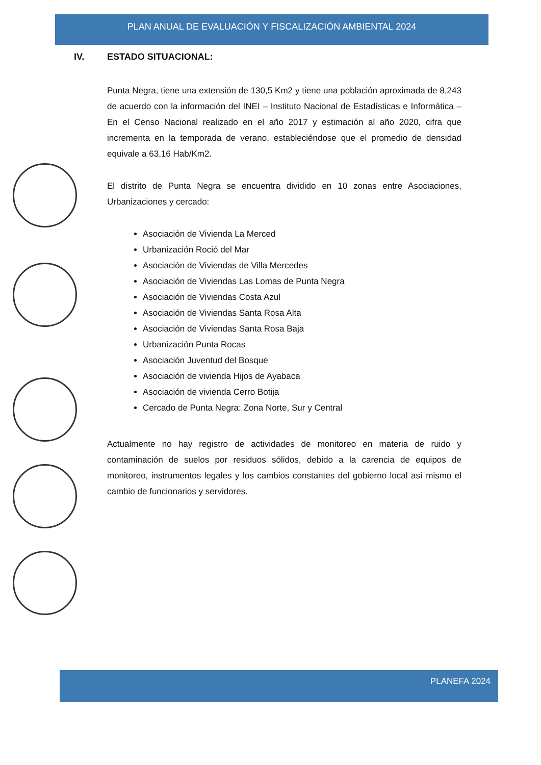PLAN ANUAL DE EVALUACIÓN Y FISCALIZACIÓN AMBIENTAL 2024
IV. ESTADO SITUACIONAL:
Punta Negra, tiene una extensión de 130,5 Km2 y tiene una población aproximada de 8,243 de acuerdo con la información del INEI – Instituto Nacional de Estadísticas e Informática – En el Censo Nacional realizado en el año 2017 y estimación al año 2020, cifra que incrementa en la temporada de verano, estableciéndose que el promedio de densidad equivale a 63,16 Hab/Km2.
El distrito de Punta Negra se encuentra dividido en 10 zonas entre Asociaciones, Urbanizaciones y cercado:
Asociación de Vivienda La Merced
Urbanización Roció del Mar
Asociación de Viviendas de Villa Mercedes
Asociación de Viviendas Las Lomas de Punta Negra
Asociación de Viviendas Costa Azul
Asociación de Viviendas Santa Rosa Alta
Asociación de Viviendas Santa Rosa Baja
Urbanización Punta Rocas
Asociación Juventud del Bosque
Asociación de vivienda Hijos de Ayabaca
Asociación de vivienda Cerro Botija
Cercado de Punta Negra: Zona Norte, Sur y Central
Actualmente no hay registro de actividades de monitoreo en materia de ruido y contaminación de suelos por residuos sólidos, debido a la carencia de equipos de monitoreo, instrumentos legales y los cambios constantes del gobierno local así mismo el cambio de funcionarios y servidores.
PLANEFA 2024